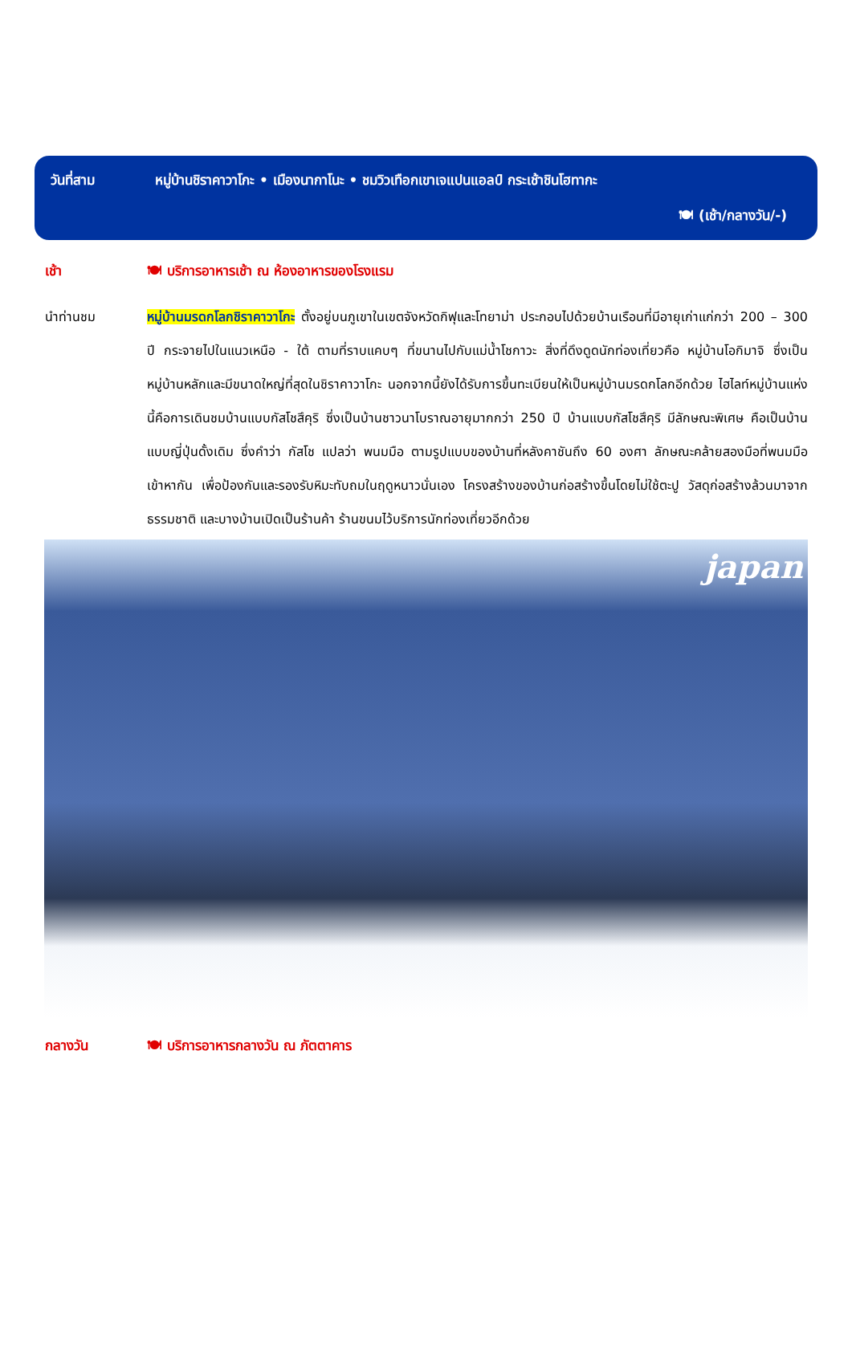วันที่สาม หมู่บ้านชิราคาวาโกะ • เมืองนากาโนะ • ชมวิวเทือกเขาเจแปนแอลป์ กระเช้าชินโฮทากะ
🍽 (เช้า/กลางวัน/-)
เช้า 🍽 บริการอาหารเช้า ณ ห้องอาหารของโรงแรม
นำท่านชม หมู่บ้านมรดกโลกชิราคาวาโกะ ตั้งอยู่บนภูเขาในเขตจังหวัดกิฟุและโทยาม่า ประกอบไปด้วยบ้านเรือนที่มีอายุเก่าแก่กว่า 200 – 300 ปี กระจายไปในแนวเหนือ - ใต้ ตามที่ราบแคบๆ ที่ขนานไปกับแม่น้ำโชกาวะ สิ่งที่ดึงดูดนักท่องเที่ยวคือ หมู่บ้านโอกิมาจิ ซึ่งเป็นหมู่บ้านหลักและมีขนาดใหญ่ที่สุดในชิราคาวาโกะ นอกจากนี้ยังได้รับการขึ้นทะเบียนให้เป็นหมู่บ้านมรดกโลกอีกด้วย ไฮไลท์หมู่บ้านแห่งนี้คือการเดินชมบ้านแบบกัสโชสึคุริ ซึ่งเป็นบ้านชาวนาโบราณอายุมากกว่า 250 ปี บ้านแบบกัสโชสึคุริ มีลักษณะพิเศษ คือเป็นบ้านแบบญี่ปุ่นดั้งเดิม ซึ่งคำว่า กัสโช แปลว่า พนมมือ ตามรูปแบบของบ้านที่หลังคาชันถึง 60 องศา ลักษณะคล้ายสองมือที่พนมมือเข้าหากัน เพื่อป้องกันและรองรับหิมะทับถมในฤดูหนาวนั่นเอง โครงสร้างของบ้านก่อสร้างขึ้นโดยไม่ใช้ตะปู วัสดุก่อสร้างล้วนมาจากธรรมชาติ และบางบ้านเปิดเป็นร้านค้า ร้านขนมไว้บริการนักท่องเที่ยวอีกด้วย
japan
กลางวัน 🍽 บริการอาหารกลางวัน ณ ภัตตาคาร